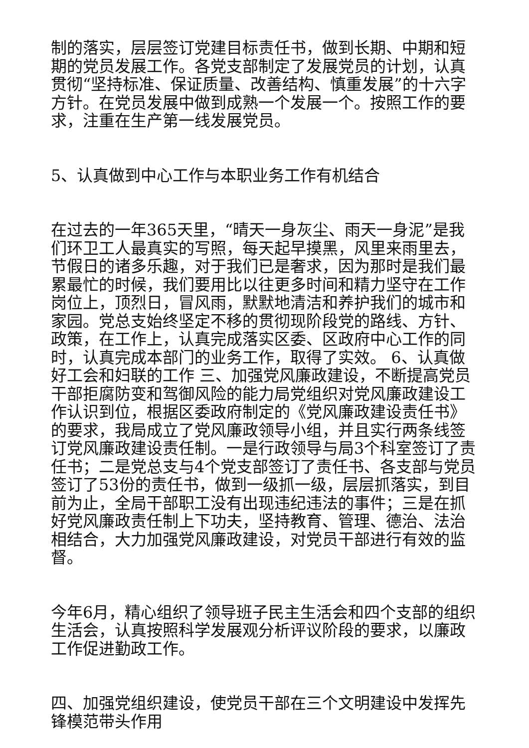制的落实，层层签订党建目标责任书，做到长期、中期和短期的党员发展工作。各党支部制定了发展党员的计划，认真贯彻“坚持标准、保证质量、改善结构、慎重发展”的十六字方针。在党员发展中做到成熟一个发展一个。按照工作的要求，注重在生产第一线发展党员。
5、认真做到中心工作与本职业务工作有机结合
在过去的一年365天里，“晴天一身灰尘、雨天一身泥”是我们环卫工人最真实的写照，每天起早摸黑，风里来雨里去，节假日的诸多乐趣，对于我们已是奢求，因为那时是我们最累最忙的时候，我们要用比以往更多时间和精力坚守在工作岗位上，顶烈日，冒风雨，默默地清洁和养护我们的城市和家园。党总支始终坚定不移的贯彻现阶段党的路线、方针、政策，在工作上，认真完成落实区委、区政府中心工作的同时，认真完成本部门的业务工作，取得了实效。 6、认真做好工会和妇联的工作 三、加强党风廉政建设，不断提高党员干部拒腐防变和驾御风险的能力局党组织对党风廉政建设工作认识到位，根据区委政府制定的《党风廉政建设责任书》的要求，我局成立了党风廉政领导小组，并且实行两条线签订党风廉政建设责任制。一是行政领导与局3个科室签订了责任书；二是党总支与4个党支部签订了责任书、各支部与党员签订了53份的责任书，做到一级抓一级，层层抓落实，到目前为止，全局干部职工没有出现违纪违法的事件；三是在抓好党风廉政责任制上下功夫，坚持教育、管理、德治、法治相结合，大力加强党风廉政建设，对党员干部进行有效的监督。
今年6月，精心组织了领导班子民主生活会和四个支部的组织生活会，认真按照科学发展观分析评议阶段的要求，以廉政工作促进勤政工作。
四、加强党组织建设，使党员干部在三个文明建设中发挥先锋模范带头作用